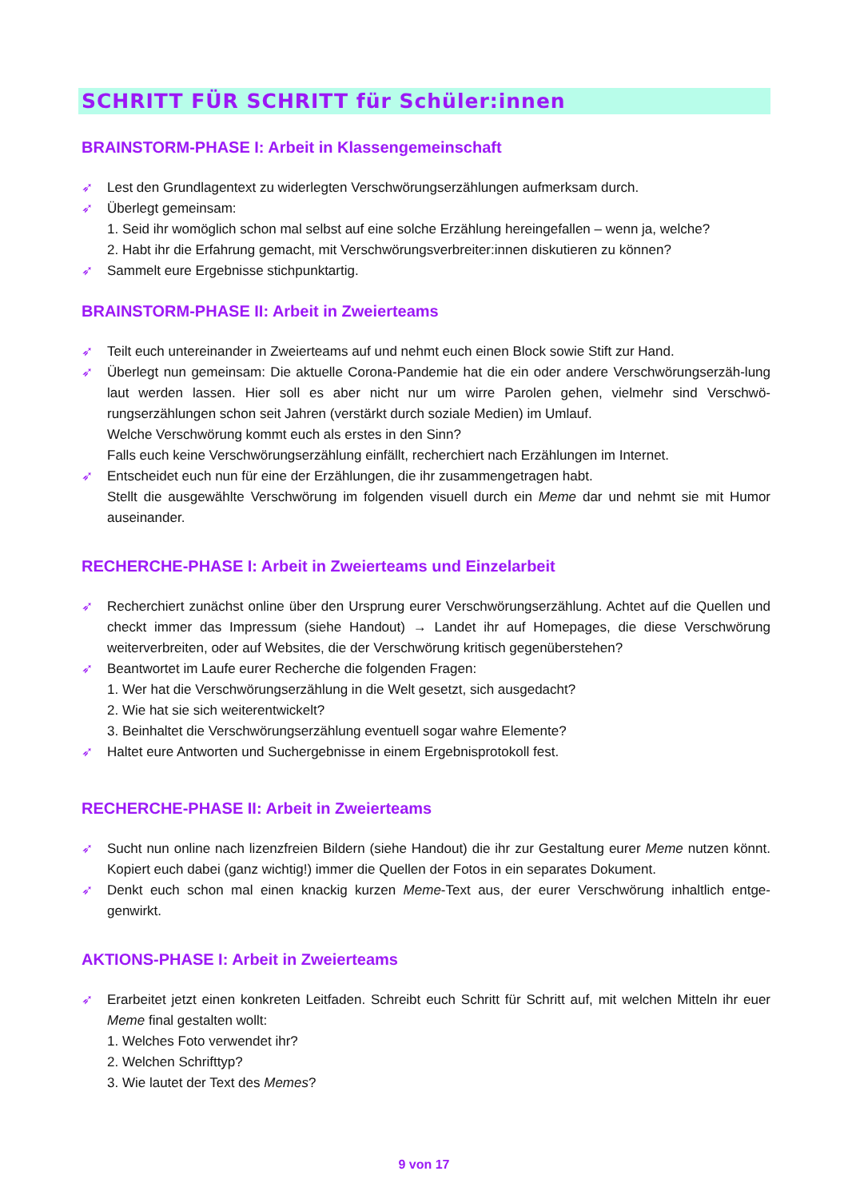SCHRITT FÜR SCHRITT für Schüler:innen
BRAINSTORM-PHASE I: Arbeit in Klassengemeinschaft
➶ Lest den Grundlagentext zu widerlegten Verschwörungserzählungen aufmerksam durch.
➶ Überlegt gemeinsam:
1. Seid ihr womöglich schon mal selbst auf eine solche Erzählung hereingefallen – wenn ja, welche?
2. Habt ihr die Erfahrung gemacht, mit Verschwörungsverbreiter:innen diskutieren zu können?
➶ Sammelt eure Ergebnisse stichpunktartig.
BRAINSTORM-PHASE II: Arbeit in Zweierteams
➶ Teilt euch untereinander in Zweierteams auf und nehmt euch einen Block sowie Stift zur Hand.
➶ Überlegt nun gemeinsam: Die aktuelle Corona-Pandemie hat die ein oder andere Verschwörungserzäh-lung laut werden lassen. Hier soll es aber nicht nur um wirre Parolen gehen, vielmehr sind Verschwö-rungserzählungen schon seit Jahren (verstärkt durch soziale Medien) im Umlauf.
Welche Verschwörung kommt euch als erstes in den Sinn?
Falls euch keine Verschwörungserzählung einfällt, recherchiert nach Erzählungen im Internet.
➶ Entscheidet euch nun für eine der Erzählungen, die ihr zusammengetragen habt.
Stellt die ausgewählte Verschwörung im folgenden visuell durch ein Meme dar und nehmt sie mit Humor auseinander.
RECHERCHE-PHASE I: Arbeit in Zweierteams und Einzelarbeit
➶ Recherchiert zunächst online über den Ursprung eurer Verschwörungserzählung. Achtet auf die Quellen und checkt immer das Impressum (siehe Handout) → Landet ihr auf Homepages, die diese Verschwörung weiterverbreiten, oder auf Websites, die der Verschwörung kritisch gegenüberstehen?
➶ Beantwortet im Laufe eurer Recherche die folgenden Fragen:
1. Wer hat die Verschwörungserzählung in die Welt gesetzt, sich ausgedacht?
2. Wie hat sie sich weiterentwickelt?
3. Beinhaltet die Verschwörungserzählung eventuell sogar wahre Elemente?
➶ Haltet eure Antworten und Suchergebnisse in einem Ergebnisprotokoll fest.
RECHERCHE-PHASE II: Arbeit in Zweierteams
➶ Sucht nun online nach lizenzfreien Bildern (siehe Handout) die ihr zur Gestaltung eurer Meme nutzen könnt. Kopiert euch dabei (ganz wichtig!) immer die Quellen der Fotos in ein separates Dokument.
➶ Denkt euch schon mal einen knackig kurzen Meme-Text aus, der eurer Verschwörung inhaltlich entge-genwirkt.
AKTIONS-PHASE I: Arbeit in Zweierteams
➶ Erarbeitet jetzt einen konkreten Leitfaden. Schreibt euch Schritt für Schritt auf, mit welchen Mitteln ihr euer Meme final gestalten wollt:
1. Welches Foto verwendet ihr?
2. Welchen Schrifttyp?
3. Wie lautet der Text des Memes?
9 von 17